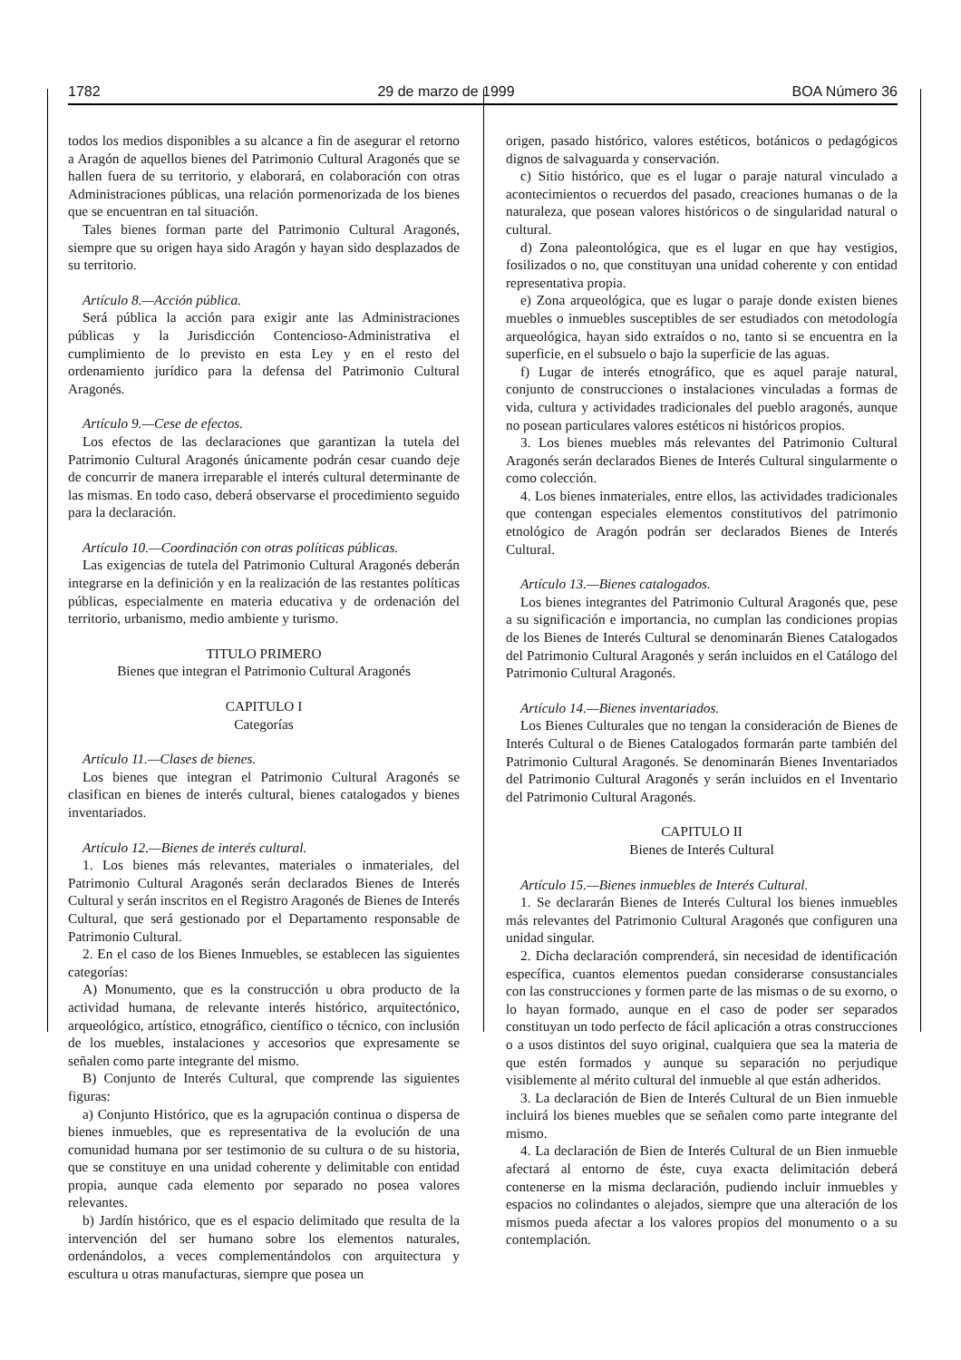1782 29 de marzo de 1999 BOA Número 36
todos los medios disponibles a su alcance a fin de asegurar el retorno a Aragón de aquellos bienes del Patrimonio Cultural Aragonés que se hallen fuera de su territorio, y elaborará, en colaboración con otras Administraciones públicas, una relación pormenorizada de los bienes que se encuentran en tal situación.
Tales bienes forman parte del Patrimonio Cultural Aragonés, siempre que su origen haya sido Aragón y hayan sido desplazados de su territorio.
Artículo 8.—Acción pública.
Será pública la acción para exigir ante las Administraciones públicas y la Jurisdicción Contencioso-Administrativa el cumplimiento de lo previsto en esta Ley y en el resto del ordenamiento jurídico para la defensa del Patrimonio Cultural Aragonés.
Artículo 9.—Cese de efectos.
Los efectos de las declaraciones que garantizan la tutela del Patrimonio Cultural Aragonés únicamente podrán cesar cuando deje de concurrir de manera irreparable el interés cultural determinante de las mismas. En todo caso, deberá observarse el procedimiento seguido para la declaración.
Artículo 10.—Coordinación con otras políticas públicas.
Las exigencias de tutela del Patrimonio Cultural Aragonés deberán integrarse en la definición y en la realización de las restantes políticas públicas, especialmente en materia educativa y de ordenación del territorio, urbanismo, medio ambiente y turismo.
TITULO PRIMERO
Bienes que integran el Patrimonio Cultural Aragonés
CAPITULO I
Categorías
Artículo 11.—Clases de bienes.
Los bienes que integran el Patrimonio Cultural Aragonés se clasifican en bienes de interés cultural, bienes catalogados y bienes inventariados.
Artículo 12.—Bienes de interés cultural.
1. Los bienes más relevantes, materiales o inmateriales, del Patrimonio Cultural Aragonés serán declarados Bienes de Interés Cultural y serán inscritos en el Registro Aragonés de Bienes de Interés Cultural, que será gestionado por el Departamento responsable de Patrimonio Cultural.
2. En el caso de los Bienes Inmuebles, se establecen las siguientes categorías:
A) Monumento, que es la construcción u obra producto de la actividad humana, de relevante interés histórico, arquitectónico, arqueológico, artístico, etnográfico, científico o técnico, con inclusión de los muebles, instalaciones y accesorios que expresamente se señalen como parte integrante del mismo.
B) Conjunto de Interés Cultural, que comprende las siguientes figuras:
a) Conjunto Histórico, que es la agrupación continua o dispersa de bienes inmuebles, que es representativa de la evolución de una comunidad humana por ser testimonio de su cultura o de su historia, que se constituye en una unidad coherente y delimitable con entidad propia, aunque cada elemento por separado no posea valores relevantes.
b) Jardín histórico, que es el espacio delimitado que resulta de la intervención del ser humano sobre los elementos naturales, ordenándolos, a veces complementándolos con arquitectura y escultura u otras manufacturas, siempre que posea un
origen, pasado histórico, valores estéticos, botánicos o pedagógicos dignos de salvaguarda y conservación.
c) Sitio histórico, que es el lugar o paraje natural vinculado a acontecimientos o recuerdos del pasado, creaciones humanas o de la naturaleza, que posean valores históricos o de singularidad natural o cultural.
d) Zona paleontológica, que es el lugar en que hay vestigios, fosilizados o no, que constituyan una unidad coherente y con entidad representativa propia.
e) Zona arqueológica, que es lugar o paraje donde existen bienes muebles o inmuebles susceptibles de ser estudiados con metodología arqueológica, hayan sido extraídos o no, tanto si se encuentra en la superficie, en el subsuelo o bajo la superficie de las aguas.
f) Lugar de interés etnográfico, que es aquel paraje natural, conjunto de construcciones o instalaciones vinculadas a formas de vida, cultura y actividades tradicionales del pueblo aragonés, aunque no posean particulares valores estéticos ni históricos propios.
3. Los bienes muebles más relevantes del Patrimonio Cultural Aragonés serán declarados Bienes de Interés Cultural singularmente o como colección.
4. Los bienes inmateriales, entre ellos, las actividades tradicionales que contengan especiales elementos constitutivos del patrimonio etnológico de Aragón podrán ser declarados Bienes de Interés Cultural.
Artículo 13.—Bienes catalogados.
Los bienes integrantes del Patrimonio Cultural Aragonés que, pese a su significación e importancia, no cumplan las condiciones propias de los Bienes de Interés Cultural se denominarán Bienes Catalogados del Patrimonio Cultural Aragonés y serán incluidos en el Catálogo del Patrimonio Cultural Aragonés.
Artículo 14.—Bienes inventariados.
Los Bienes Culturales que no tengan la consideración de Bienes de Interés Cultural o de Bienes Catalogados formarán parte también del Patrimonio Cultural Aragonés. Se denominarán Bienes Inventariados del Patrimonio Cultural Aragonés y serán incluidos en el Inventario del Patrimonio Cultural Aragonés.
CAPITULO II
Bienes de Interés Cultural
Artículo 15.—Bienes inmuebles de Interés Cultural.
1. Se declararán Bienes de Interés Cultural los bienes inmuebles más relevantes del Patrimonio Cultural Aragonés que configuren una unidad singular.
2. Dicha declaración comprenderá, sin necesidad de identificación específica, cuantos elementos puedan considerarse consustanciales con las construcciones y formen parte de las mismas o de su exorno, o lo hayan formado, aunque en el caso de poder ser separados constituyan un todo perfecto de fácil aplicación a otras construcciones o a usos distintos del suyo original, cualquiera que sea la materia de que estén formados y aunque su separación no perjudique visiblemente al mérito cultural del inmueble al que están adheridos.
3. La declaración de Bien de Interés Cultural de un Bien inmueble incluirá los bienes muebles que se señalen como parte integrante del mismo.
4. La declaración de Bien de Interés Cultural de un Bien inmueble afectará al entorno de éste, cuya exacta delimitación deberá contenerse en la misma declaración, pudiendo incluir inmuebles y espacios no colindantes o alejados, siempre que una alteración de los mismos pueda afectar a los valores propios del monumento o a su contemplación.